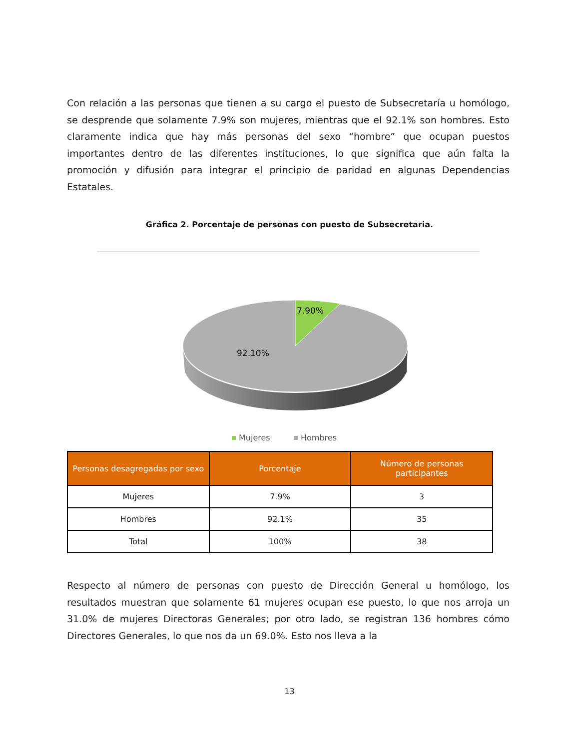Con relación a las personas que tienen a su cargo el puesto de Subsecretaría u homólogo, se desprende que solamente 7.9% son mujeres, mientras que el 92.1% son hombres. Esto claramente indica que hay más personas del sexo “hombre” que ocupan puestos importantes dentro de las diferentes instituciones, lo que significa que aún falta la promoción y difusión para integrar el principio de paridad en algunas Dependencias Estatales.
Gráfica 2. Porcentaje de personas con puesto de Subsecretaria.
7.90%
92.10%
Mujeres
Hombres
| Personas desagregadas por sexo | Porcentaje | Número de personas participantes |
| --- | --- | --- |
| Mujeres | 7.9% | 3 |
| Hombres | 92.1% | 35 |
| Total | 100% | 38 |
Respecto al número de personas con puesto de Dirección General u homólogo, los resultados muestran que solamente 61 mujeres ocupan ese puesto, lo que nos arroja un 31.0% de mujeres Directoras Generales; por otro lado, se registran 136 hombres cómo Directores Generales, lo que nos da un 69.0%. Esto nos lleva a la
13